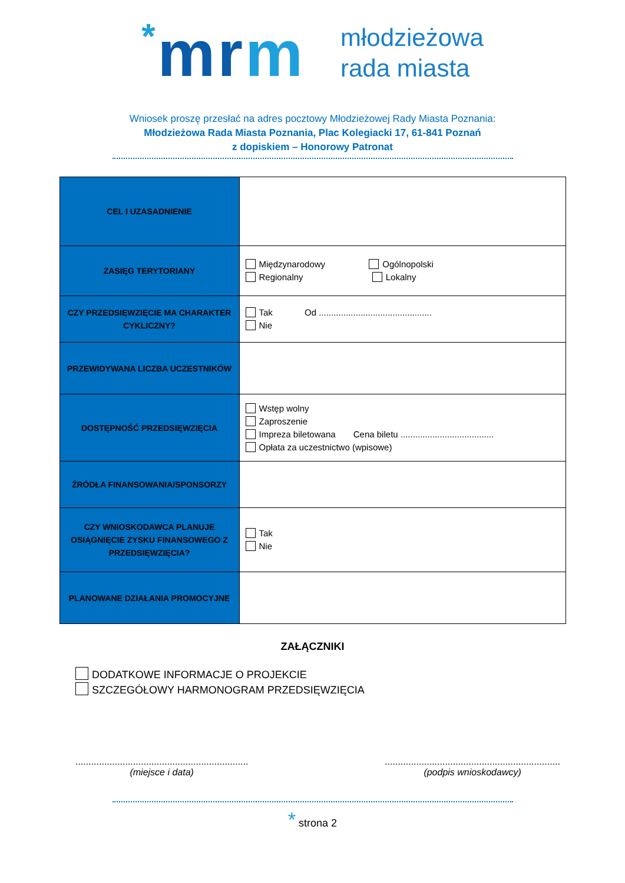*mrm
młodzieżowa
rada miasta
Wniosek proszę przesłać na adres pocztowy Młodzieżowej Rady Miasta Poznania:
Młodzieżowa Rada Miasta Poznania, Plac Kolegiacki 17, 61-841 Poznań
z dopiskiem – Honorowy Patronat
| CEL I UZASADNIENIE | |
| ZASIĘG TERYTORIANY | Międzynarodowy Ogólnopolski Regionalny Lokalny |
| CZY PRZEDSIĘWZIĘCIE MA CHARAKTER CYKLICZNY? | Tak Od .............................................. Nie |
| PRZEWIDYWANA LICZBA UCZESTNIKÓW | |
| DOSTĘPNOŚĆ PRZEDSIĘWZIĘCIA | Wstęp wolny Zaproszenie Impreza biletowana Cena biletu ...................................... Opłata za uczestnictwo (wpisowe) |
| ŹRÓDŁA FINANSOWANIA/SPONSORZY | |
| CZY WNIOSKODAWCA PLANUJE OSIĄGNIĘCIE ZYSKU FINANSOWEGO Z PRZEDSIĘWZIĘCIA? | Tak Nie |
| PLANOWANE DZIAŁANIA PROMOCYJNE | |
ZAŁĄCZNIKI
DODATKOWE INFORMACJE O PROJEKCIE
SZCZEGÓŁOWY HARMONOGRAM PRZEDSIĘWZIĘCIA
..................................................................
(miejsce i data)
...................................................................
(podpis wnioskodawcy)
* strona 2